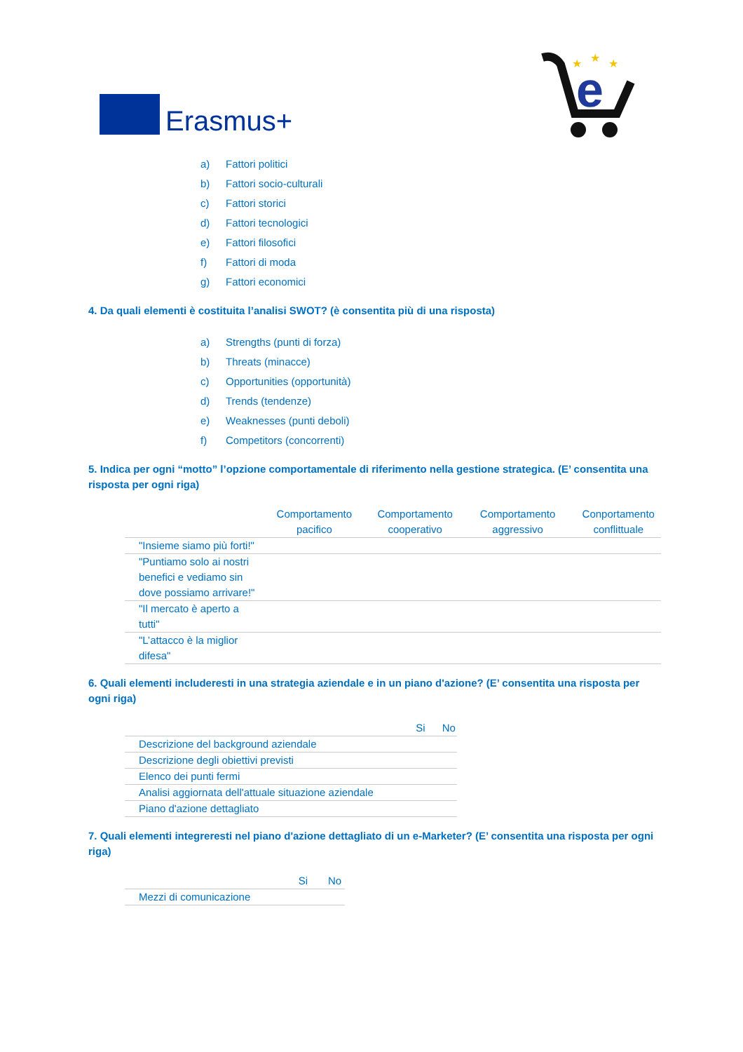Erasmus+
e
★
★
★
a) Fattori politici
b) Fattori socio-culturali
c) Fattori storici
d) Fattori tecnologici
e) Fattori filosofici
f) Fattori di moda
g) Fattori economici
4. Da quali elementi è costituita l’analisi SWOT? (è consentita più di una risposta)
a) Strengths (punti di forza)
b) Threats (minacce)
c) Opportunities (opportunità)
d) Trends (tendenze)
e) Weaknesses (punti deboli)
f) Competitors (concorrenti)
5. Indica per ogni “motto” l’opzione comportamentale di riferimento nella gestione strategica. (E’ consentita una risposta per ogni riga)
| | Comportamento pacifico | Comportamento cooperativo | Comportamento aggressivo | Conportamento conflittuale |
| --- | --- | --- | --- | --- |
| "Insieme siamo più forti!" | | | | |
| "Puntiamo solo ai nostri benefici e vediamo sin dove possiamo arrivare!" | | | | |
| "Il mercato è aperto a tutti" | | | | |
| "L’attacco è la miglior difesa" | | | | |
6. Quali elementi includeresti in una strategia aziendale e in un piano d'azione? (E’ consentita una risposta per ogni riga)
| | Si | No |
| --- | --- | --- |
| Descrizione del background aziendale | | |
| Descrizione degli obiettivi previsti | | |
| Elenco dei punti fermi | | |
| Analisi aggiornata dell'attuale situazione aziendale | | |
| Piano d'azione dettagliato | | |
7. Quali elementi integreresti nel piano d'azione dettagliato di un e-Marketer? (E’ consentita una risposta per ogni riga)
| | Si | No |
| --- | --- | --- |
| Mezzi di comunicazione | | |